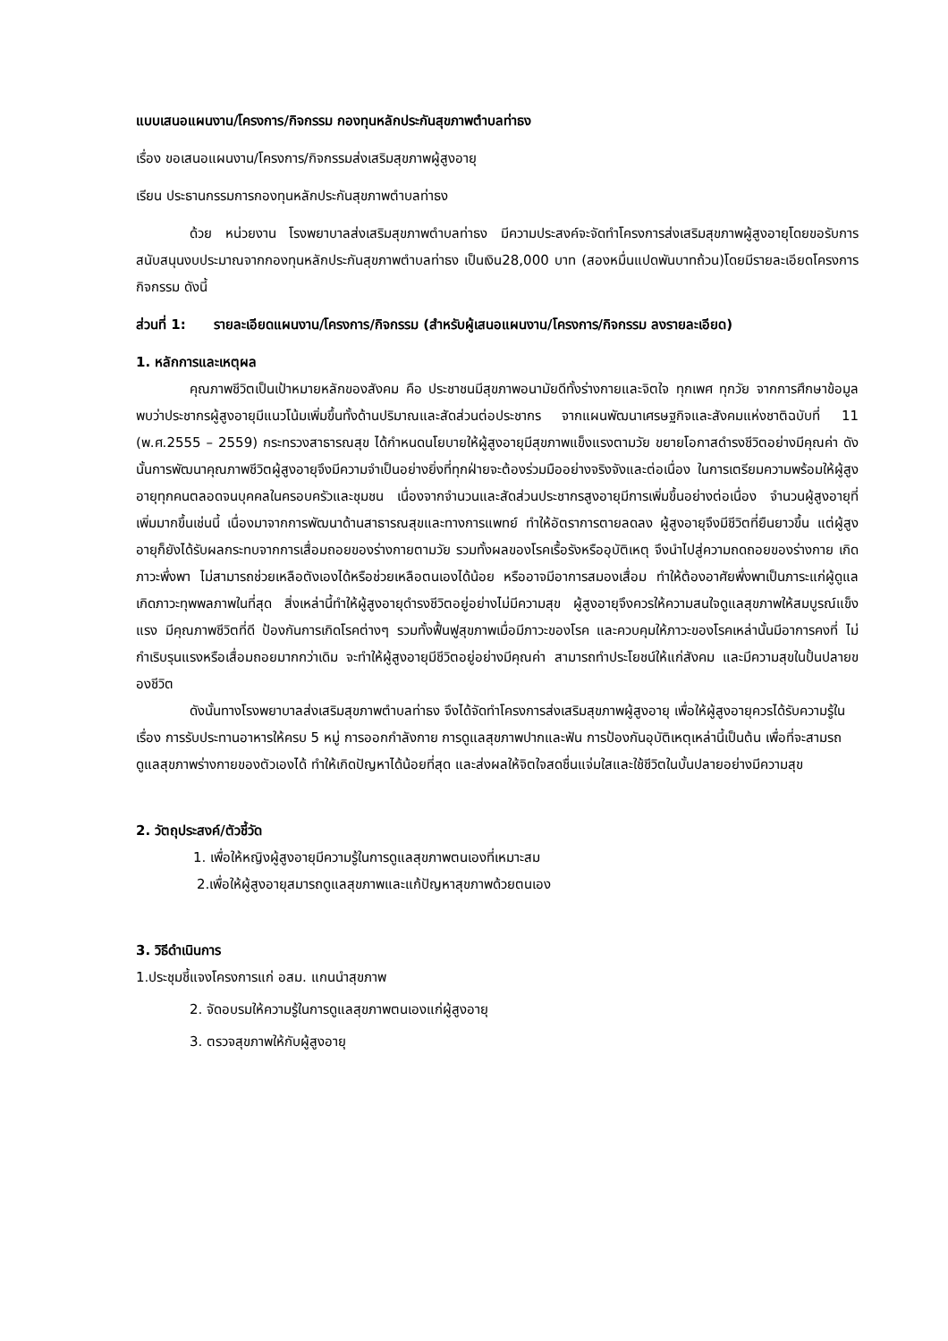แบบเสนอแผนงาน/โครงการ/กิจกรรม กองทุนหลักประกันสุขภาพตำบลท่าธง
เรื่อง ขอเสนอแผนงาน/โครงการ/กิจกรรมส่งเสริมสุขภาพผู้สูงอายุ
เรียน ประธานกรรมการกองทุนหลักประกันสุขภาพตำบลท่าธง
ด้วย หน่วยงาน โรงพยาบาลส่งเสริมสุขภาพตำบลท่าธง มีความประสงค์จะจัดทำโครงการส่งเสริมสุขภาพผู้สูงอายุโดยขอรับการสนับสนุนงบประมาณจากกองทุนหลักประกันสุขภาพตำบลท่าธง เป็นเงิน28,000 บาท (สองหมื่นแปดพันบาทถ้วน)โดยมีรายละเอียดโครงการกิจกรรม ดังนี้
ส่วนที่ 1: รายละเอียดแผนงาน/โครงการ/กิจกรรม (สำหรับผู้เสนอแผนงาน/โครงการ/กิจกรรม ลงรายละเอียด)
1. หลักการและเหตุผล
คุณภาพชีวิตเป็นเป้าหมายหลักของสังคม คือ ประชาชนมีสุขภาพอนามัยดีทั้งร่างกายและจิตใจ ทุกเพศ ทุกวัย จากการศึกษาข้อมูลพบว่าประชากรผู้สูงอายุมีแนวโน้มเพิ่มขึ้นทั้งด้านปริมาณและสัดส่วนต่อประชากร จากแผนพัฒนาเศรษฐกิจและสังคมแห่งชาติฉบับที่ 11 (พ.ศ.2555 – 2559) กระทรวงสาธารณสุข ได้กำหนดนโยบายให้ผู้สูงอายุมีสุขภาพแข็งแรงตามวัย ขยายโอกาสดำรงชีวิตอย่างมีคุณค่า ดังนั้นการพัฒนาคุณภาพชีวิตผู้สูงอายุจึงมีความจำเป็นอย่างยิ่งที่ทุกฝ่ายจะต้องร่วมมืออย่างจริงจังและต่อเนื่อง ในการเตรียมความพร้อมให้ผู้สูงอายุทุกคนตลอดจนบุคคลในครอบครัวและชุมชน เนื่องจากจำนวนและสัดส่วนประชากรสูงอายุมีการเพิ่มขึ้นอย่างต่อเนื่อง จำนวนผู้สูงอายุที่เพิ่มมากขึ้นเช่นนี้ เนื่องมาจากการพัฒนาด้านสาธารณสุขและทางการแพทย์ ทำให้อัตราการตายลดลง ผู้สูงอายุจึงมีชีวิตที่ยืนยาวขึ้น แต่ผู้สูงอายุก็ยังได้รับผลกระทบจากการเสื่อมถอยของร่างกายตามวัย รวมทั้งผลของโรคเรื้อรังหรืออุบัติเหตุ จึงนำไปสู่ความถดถอยของร่างกาย เกิดภาวะพึ่งพา ไม่สามารถช่วยเหลือตังเองได้หรือช่วยเหลือตนเองได้น้อย หรืออาจมีอาการสมองเสื่อม ทำให้ต้องอาศัยพึ่งพาเป็นภาระแก่ผู้ดูแล เกิดภาวะทุพพลภาพในที่สุด สิ่งเหล่านี้ทำให้ผู้สูงอายุดำรงชีวิตอยู่อย่างไม่มีความสุข ผู้สูงอายุจึงควรให้ความสนใจดูแลสุขภาพให้สมบูรณ์แข็งแรง มีคุณภาพชีวิตที่ดี ป้องกันการเกิดโรคต่างๆ รวมทั้งฟื้นฟูสุขภาพเมื่อมีภาวะของโรค และควบคุมให้ภาวะของโรคเหล่านั้นมีอาการคงที่ ไม่กำเริบรุนแรงหรือเสื่อมถอยมากกว่าเดิม จะทำให้ผู้สูงอายุมีชีวิตอยู่อย่างมีคุณค่า สามารถทำประโยชน์ให้แก่สังคม และมีความสุขในปั้นปลายของชีวิต
ดังนั้นทางโรงพยาบาลส่งเสริมสุขภาพตำบลท่าธง จึงได้จัดทำโครงการส่งเสริมสุขภาพผู้สูงอายุ เพื่อให้ผู้สูงอายุควรได้รับความรู้ในเรื่อง การรับประทานอาหารให้ครบ 5 หมู่ การออกกำลังกาย การดูแลสุขภาพปากและฟัน การป้องกันอุบัติเหตุเหล่านี้เป็นต้น เพื่อที่จะสามรถดูแลสุขภาพร่างกายของตัวเองได้ ทำให้เกิดปัญหาได้น้อยที่สุด และส่งผลให้จิตใจสดชื่นแจ่มใสและใช้ชีวิตในบั้นปลายอย่างมีความสุข
2. วัตถุประสงค์/ตัวชี้วัด
1. เพื่อให้หญิงผู้สูงอายุมีความรู้ในการดูแลสุขภาพตนเองที่เหมาะสม
2.เพื่อให้ผู้สูงอายุสมารถดูแลสุขภาพและแก้ปัญหาสุขภาพด้วยตนเอง
3. วิธีดำเนินการ
1.ประชุมชี้แจงโครงการแก่ อสม. แกนนำสุขภาพ
2. จัดอบรมให้ความรู้ในการดูแลสุขภาพตนเองแก่ผู้สูงอายุ
3. ตรวจสุขภาพให้กับผู้สูงอายุ